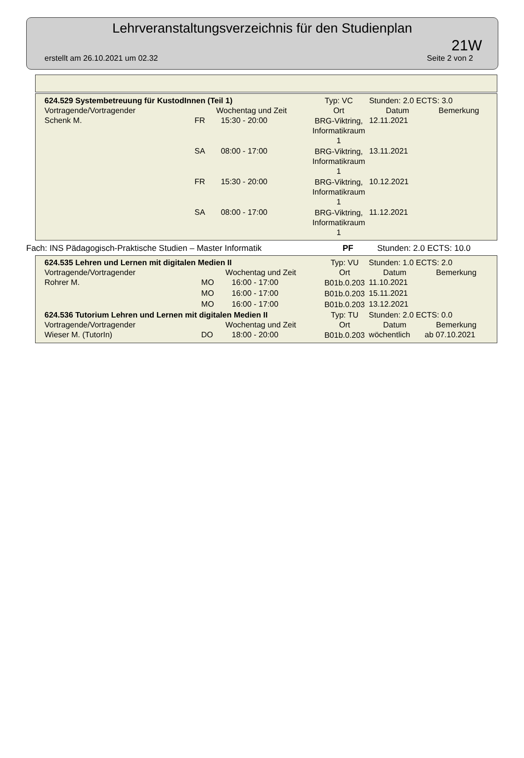Lehrveranstaltungsverzeichnis für den Studienplan
21W
erstellt am 26.10.2021 um 02.32 Seite 2 von 2
| 624.529 Systembetreuung für KustodInnen (Teil 1) | | | Typ: VC | Stunden: 2.0 ECTS: 3.0 | |
| Vortragende/Vortragender | Wochentag und Zeit | | Ort | Datum | Bemerkung |
| Schenk M. | FR | 15:30 - 20:00 | BRG-Viktring, Informatikraum 1 | 12.11.2021 | |
| | SA | 08:00 - 17:00 | BRG-Viktring, Informatikraum 1 | 13.11.2021 | |
| | FR | 15:30 - 20:00 | BRG-Viktring, Informatikraum 1 | 10.12.2021 | |
| | SA | 08:00 - 17:00 | BRG-Viktring, Informatikraum 1 | 11.12.2021 | |
Fach: INS Pädagogisch-Praktische Studien – Master Informatik PF Stunden: 2.0 ECTS: 10.0
| 624.535 Lehren und Lernen mit digitalen Medien II | | | Typ: VU | Stunden: 1.0 ECTS: 2.0 | |
| Vortragende/Vortragender | Wochentag und Zeit | | Ort | Datum | Bemerkung |
| Rohrer M. | MO | 16:00 - 17:00 | B01b.0.203 | 11.10.2021 | |
| | MO | 16:00 - 17:00 | B01b.0.203 | 15.11.2021 | |
| | MO | 16:00 - 17:00 | B01b.0.203 | 13.12.2021 | |
| 624.536 Tutorium Lehren und Lernen mit digitalen Medien II | | | Typ: TU | Stunden: 2.0 ECTS: 0.0 | |
| Vortragende/Vortragender | Wochentag und Zeit | | Ort | Datum | Bemerkung |
| Wieser M. (TutorIn) | DO | 18:00 - 20:00 | B01b.0.203 | wöchentlich | ab 07.10.2021 |